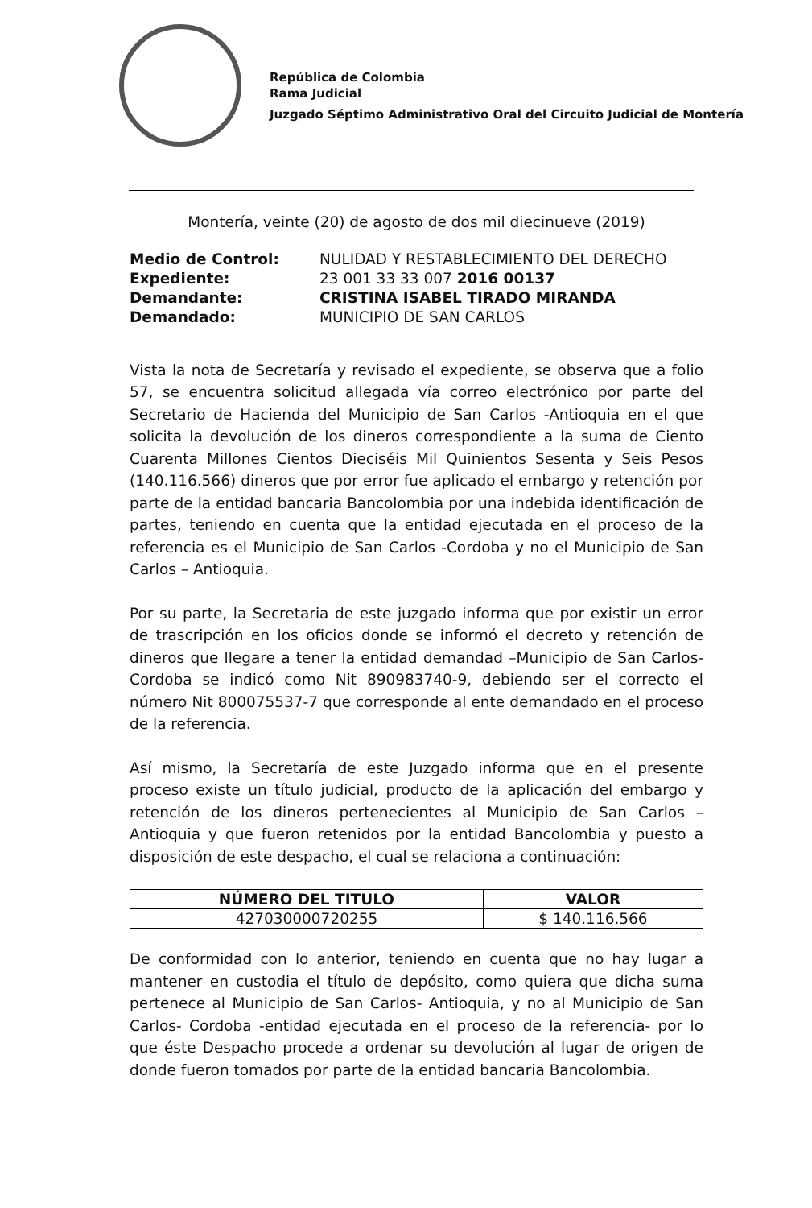República de Colombia
Rama Judicial
Juzgado Séptimo Administrativo Oral del Circuito Judicial de Montería
Montería, veinte (20) de agosto de dos mil diecinueve (2019)
| Medio de Control: | NULIDAD Y RESTABLECIMIENTO DEL DERECHO |
| Expediente: | 23 001 33 33 007 2016 00137 |
| Demandante: | CRISTINA ISABEL TIRADO MIRANDA |
| Demandado: | MUNICIPIO DE SAN CARLOS |
Vista la nota de Secretaría y revisado el expediente, se observa que a folio 57, se encuentra solicitud allegada vía correo electrónico por parte del Secretario de Hacienda del Municipio de San Carlos -Antioquia en el que solicita la devolución de los dineros correspondiente a la suma de Ciento Cuarenta Millones Cientos Dieciséis Mil Quinientos Sesenta y Seis Pesos (140.116.566) dineros que por error fue aplicado el embargo y retención por parte de la entidad bancaria Bancolombia por una indebida identificación de partes, teniendo en cuenta que la entidad ejecutada en el proceso de la referencia es el Municipio de San Carlos -Cordoba y no el Municipio de San Carlos – Antioquia.
Por su parte, la Secretaria de este juzgado informa que por existir un error de trascripción en los oficios donde se informó el decreto y retención de dineros que llegare a tener la entidad demandad –Municipio de San Carlos- Cordoba se indicó como Nit 890983740-9, debiendo ser el correcto el número Nit 800075537-7 que corresponde al ente demandado en el proceso de la referencia.
Así mismo, la Secretaría de este Juzgado informa que en el presente proceso existe un título judicial, producto de la aplicación del embargo y retención de los dineros pertenecientes al Municipio de San Carlos – Antioquia y que fueron retenidos por la entidad Bancolombia y puesto a disposición de este despacho, el cual se relaciona a continuación:
| NÚMERO DEL TITULO | VALOR |
| --- | --- |
| 427030000720255 | $ 140.116.566 |
De conformidad con lo anterior, teniendo en cuenta que no hay lugar a mantener en custodia el título de depósito, como quiera que dicha suma pertenece al Municipio de San Carlos- Antioquia, y no al Municipio de San Carlos- Cordoba -entidad ejecutada en el proceso de la referencia- por lo que éste Despacho procede a ordenar su devolución al lugar de origen de donde fueron tomados por parte de la entidad bancaria Bancolombia.